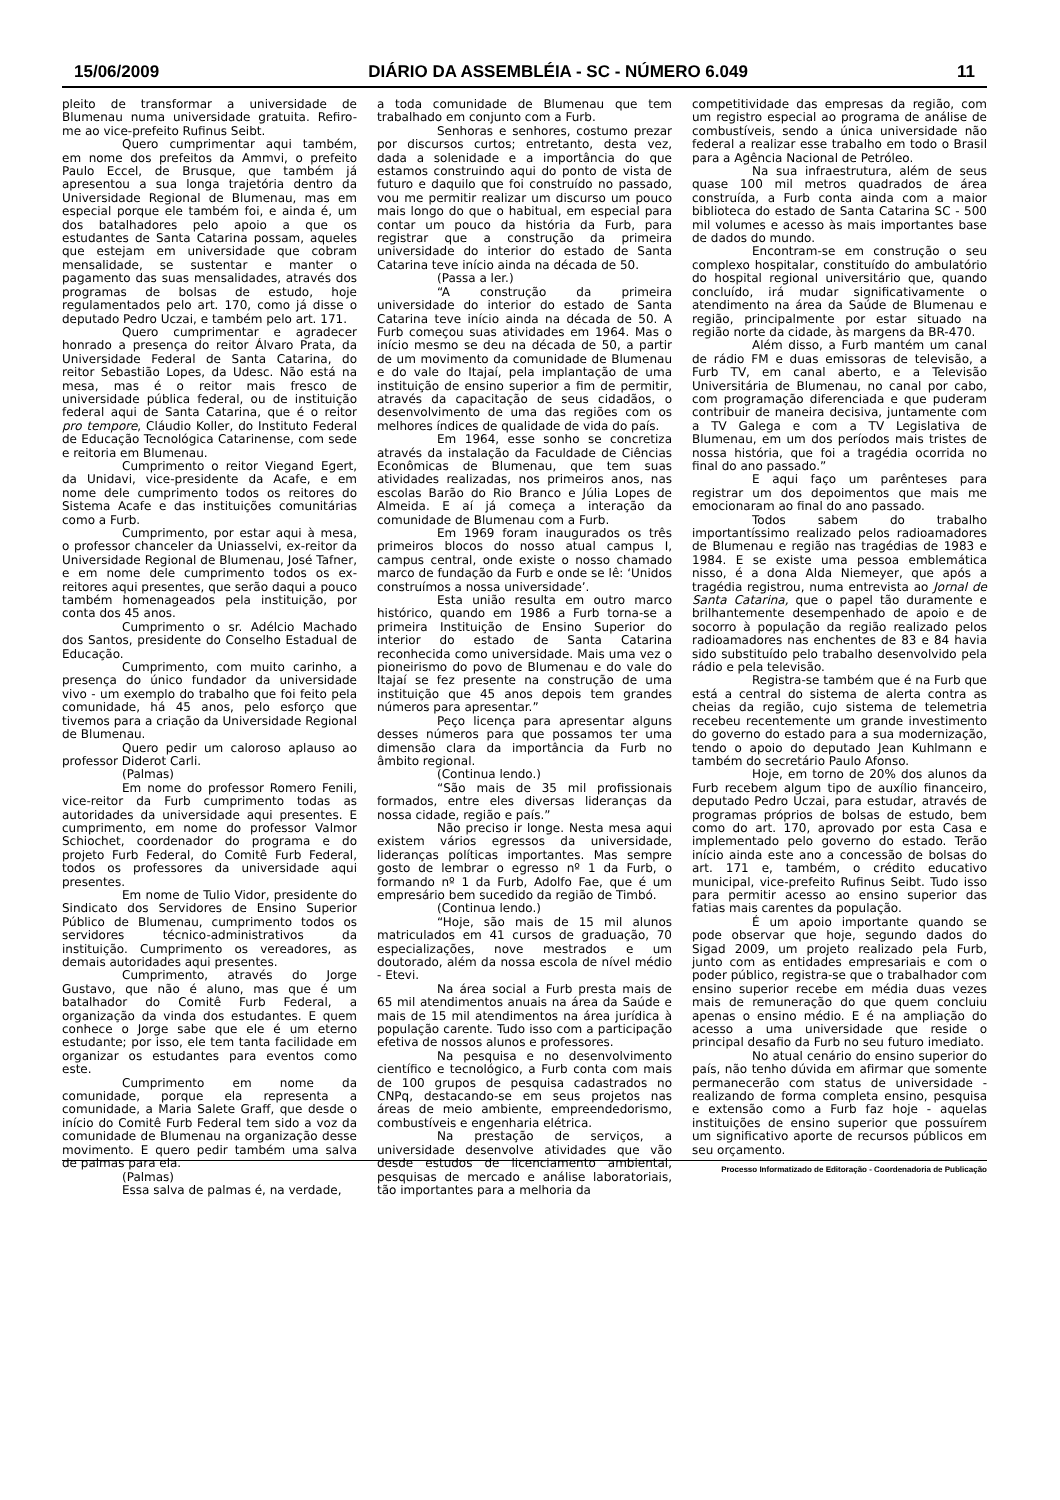15/06/2009 DIÁRIO DA ASSEMBLÉIA - SC - NÚMERO 6.049 11
pleito de transformar a universidade de Blumenau numa universidade gratuita. Refiro-me ao vice-prefeito Rufinus Seibt.
Quero cumprimentar aqui também, em nome dos prefeitos da Ammvi, o prefeito Paulo Eccel, de Brusque, que também já apresentou a sua longa trajetória dentro da Universidade Regional de Blumenau, mas em especial porque ele também foi, e ainda é, um dos batalhadores pelo apoio a que os estudantes de Santa Catarina possam, aqueles que estejam em universidade que cobram mensalidade, se sustentar e manter o pagamento das suas mensalidades, através dos programas de bolsas de estudo, hoje regulamentados pelo art. 170, como já disse o deputado Pedro Uczai, e também pelo art. 171.
Quero cumprimentar e agradecer honrado a presença do reitor Álvaro Prata, da Universidade Federal de Santa Catarina, do reitor Sebastião Lopes, da Udesc. Não está na mesa, mas é o reitor mais fresco de universidade pública federal, ou de instituição federal aqui de Santa Catarina, que é o reitor pro tempore, Cláudio Koller, do Instituto Federal de Educação Tecnológica Catarinense, com sede e reitoria em Blumenau.
Cumprimento o reitor Viegand Egert, da Unidavi, vice-presidente da Acafe, e em nome dele cumprimento todos os reitores do Sistema Acafe e das instituições comunitárias como a Furb.
Cumprimento, por estar aqui à mesa, o professor chanceler da Uniasselvi, ex-reitor da Universidade Regional de Blumenau, José Tafner, e em nome dele cumprimento todos os ex-reitores aqui presentes, que serão daqui a pouco também homenageados pela instituição, por conta dos 45 anos.
Cumprimento o sr. Adélcio Machado dos Santos, presidente do Conselho Estadual de Educação.
Cumprimento, com muito carinho, a presença do único fundador da universidade vivo - um exemplo do trabalho que foi feito pela comunidade, há 45 anos, pelo esforço que tivemos para a criação da Universidade Regional de Blumenau.
Quero pedir um caloroso aplauso ao professor Diderot Carli.
(Palmas)
Em nome do professor Romero Fenili, vice-reitor da Furb cumprimento todas as autoridades da universidade aqui presentes. E cumprimento, em nome do professor Valmor Schiochet, coordenador do programa e do projeto Furb Federal, do Comitê Furb Federal, todos os professores da universidade aqui presentes.
Em nome de Tulio Vidor, presidente do Sindicato dos Servidores de Ensino Superior Público de Blumenau, cumprimento todos os servidores técnico-administrativos da instituição. Cumprimento os vereadores, as demais autoridades aqui presentes.
Cumprimento, através do Jorge Gustavo, que não é aluno, mas que é um batalhador do Comitê Furb Federal, a organização da vinda dos estudantes. E quem conhece o Jorge sabe que ele é um eterno estudante; por isso, ele tem tanta facilidade em organizar os estudantes para eventos como este.
Cumprimento em nome da comunidade, porque ela representa a comunidade, a Maria Salete Graff, que desde o início do Comitê Furb Federal tem sido a voz da comunidade de Blumenau na organização desse movimento. E quero pedir também uma salva de palmas para ela.
(Palmas)
Essa salva de palmas é, na verdade,
a toda comunidade de Blumenau que tem trabalhado em conjunto com a Furb.
Senhoras e senhores, costumo prezar por discursos curtos; entretanto, desta vez, dada a solenidade e a importância do que estamos construindo aqui do ponto de vista de futuro e daquilo que foi construído no passado, vou me permitir realizar um discurso um pouco mais longo do que o habitual, em especial para contar um pouco da história da Furb, para registrar que a construção da primeira universidade do interior do estado de Santa Catarina teve início ainda na década de 50.
(Passa a ler.)
“A construção da primeira universidade do interior do estado de Santa Catarina teve início ainda na década de 50. A Furb começou suas atividades em 1964. Mas o início mesmo se deu na década de 50, a partir de um movimento da comunidade de Blumenau e do vale do Itajaí, pela implantação de uma instituição de ensino superior a fim de permitir, através da capacitação de seus cidadãos, o desenvolvimento de uma das regiões com os melhores índices de qualidade de vida do país.
Em 1964, esse sonho se concretiza através da instalação da Faculdade de Ciências Econômicas de Blumenau, que tem suas atividades realizadas, nos primeiros anos, nas escolas Barão do Rio Branco e Júlia Lopes de Almeida. E aí já começa a interação da comunidade de Blumenau com a Furb.
Em 1969 foram inaugurados os três primeiros blocos do nosso atual campus I, campus central, onde existe o nosso chamado marco de fundação da Furb e onde se lê: ‘Unidos construímos a nossa universidade’.
Esta união resulta em outro marco histórico, quando em 1986 a Furb torna-se a primeira Instituição de Ensino Superior do interior do estado de Santa Catarina reconhecida como universidade. Mais uma vez o pioneirismo do povo de Blumenau e do vale do Itajaí se fez presente na construção de uma instituição que 45 anos depois tem grandes números para apresentar.”
Peço licença para apresentar alguns desses números para que possamos ter uma dimensão clara da importância da Furb no âmbito regional.
(Continua lendo.)
“São mais de 35 mil profissionais formados, entre eles diversas lideranças da nossa cidade, região e país.”
Não preciso ir longe. Nesta mesa aqui existem vários egressos da universidade, lideranças políticas importantes. Mas sempre gosto de lembrar o egresso nº 1 da Furb, o formando nº 1 da Furb, Adolfo Fae, que é um empresário bem sucedido da região de Timbó.
(Continua lendo.)
“Hoje, são mais de 15 mil alunos matriculados em 41 cursos de graduação, 70 especializações, nove mestrados e um doutorado, além da nossa escola de nível médio - Etevi.
Na área social a Furb presta mais de 65 mil atendimentos anuais na área da Saúde e mais de 15 mil atendimentos na área jurídica à população carente. Tudo isso com a participação efetiva de nossos alunos e professores.
Na pesquisa e no desenvolvimento científico e tecnológico, a Furb conta com mais de 100 grupos de pesquisa cadastrados no CNPq, destacando-se em seus projetos nas áreas de meio ambiente, empreendedorismo, combustíveis e engenharia elétrica.
Na prestação de serviços, a universidade desenvolve atividades que vão desde estudos de licenciamento ambiental, pesquisas de mercado e análise laboratoriais, tão importantes para a melhoria da
competitividade das empresas da região, com um registro especial ao programa de análise de combustíveis, sendo a única universidade não federal a realizar esse trabalho em todo o Brasil para a Agência Nacional de Petróleo.
Na sua infraestrutura, além de seus quase 100 mil metros quadrados de área construída, a Furb conta ainda com a maior biblioteca do estado de Santa Catarina SC - 500 mil volumes e acesso às mais importantes base de dados do mundo.
Encontram-se em construção o seu complexo hospitalar, constituído do ambulatório do hospital regional universitário que, quando concluído, irá mudar significativamente o atendimento na área da Saúde de Blumenau e região, principalmente por estar situado na região norte da cidade, às margens da BR-470.
Além disso, a Furb mantém um canal de rádio FM e duas emissoras de televisão, a Furb TV, em canal aberto, e a Televisão Universitária de Blumenau, no canal por cabo, com programação diferenciada e que puderam contribuir de maneira decisiva, juntamente com a TV Galega e com a TV Legislativa de Blumenau, em um dos períodos mais tristes de nossa história, que foi a tragédia ocorrida no final do ano passado.”
E aqui faço um parênteses para registrar um dos depoimentos que mais me emocionaram ao final do ano passado.
Todos sabem do trabalho importantíssimo realizado pelos radioamadores de Blumenau e região nas tragédias de 1983 e 1984. E se existe uma pessoa emblemática nisso, é a dona Alda Niemeyer, que após a tragédia registrou, numa entrevista ao Jornal de Santa Catarina, que o papel tão duramente e brilhantemente desempenhado de apoio e de socorro à população da região realizado pelos radioamadores nas enchentes de 83 e 84 havia sido substituído pelo trabalho desenvolvido pela rádio e pela televisão.
Registra-se também que é na Furb que está a central do sistema de alerta contra as cheias da região, cujo sistema de telemetria recebeu recentemente um grande investimento do governo do estado para a sua modernização, tendo o apoio do deputado Jean Kuhlmann e também do secretário Paulo Afonso.
Hoje, em torno de 20% dos alunos da Furb recebem algum tipo de auxílio financeiro, deputado Pedro Uczai, para estudar, através de programas próprios de bolsas de estudo, bem como do art. 170, aprovado por esta Casa e implementado pelo governo do estado. Terão início ainda este ano a concessão de bolsas do art. 171 e, também, o crédito educativo municipal, vice-prefeito Rufinus Seibt. Tudo isso para permitir acesso ao ensino superior das fatias mais carentes da população.
É um apoio importante quando se pode observar que hoje, segundo dados do Sigad 2009, um projeto realizado pela Furb, junto com as entidades empresariais e com o poder público, registra-se que o trabalhador com ensino superior recebe em média duas vezes mais de remuneração do que quem concluiu apenas o ensino médio. E é na ampliação do acesso a uma universidade que reside o principal desafio da Furb no seu futuro imediato.
No atual cenário do ensino superior do país, não tenho dúvida em afirmar que somente permanecerão com status de universidade - realizando de forma completa ensino, pesquisa e extensão como a Furb faz hoje - aquelas instituições de ensino superior que possuírem um significativo aporte de recursos públicos em seu orçamento.
Processo Informatizado de Editoração - Coordenadoria de Publicação